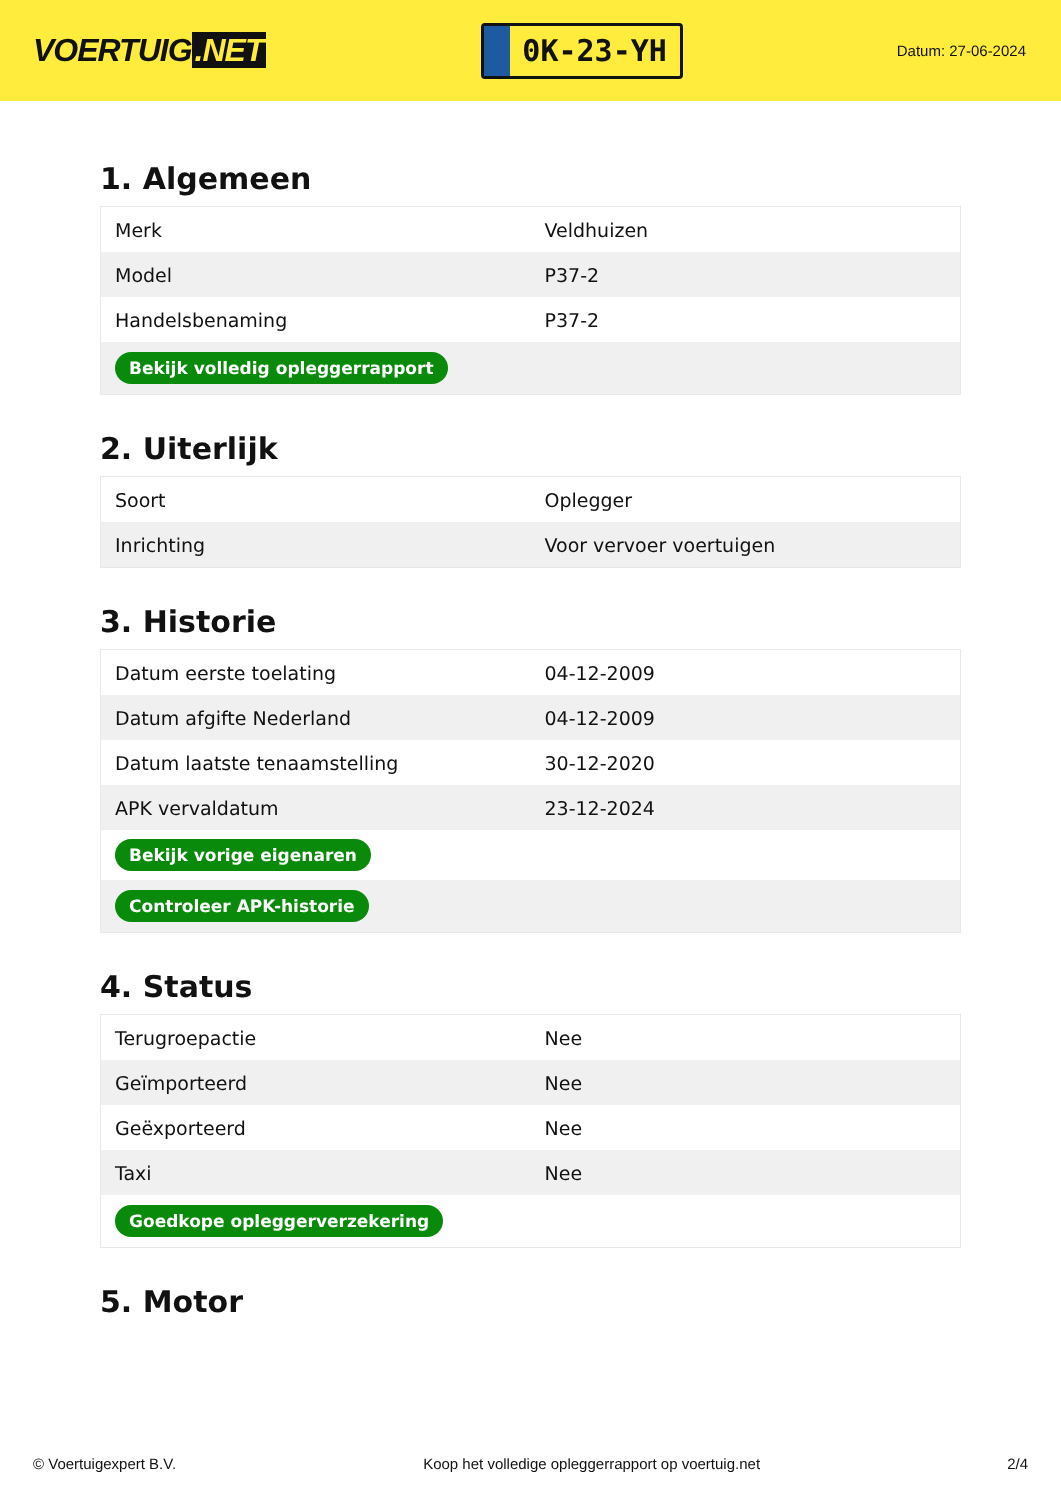VOERTUIG.NET
0K-23-YH
Datum: 27-06-2024
1. Algemeen
| Merk | Veldhuizen |
| Model | P37-2 |
| Handelsbenaming | P37-2 |
| Bekijk volledig opleggerrapport | |
2. Uiterlijk
| Soort | Oplegger |
| Inrichting | Voor vervoer voertuigen |
3. Historie
| Datum eerste toelating | 04-12-2009 |
| Datum afgifte Nederland | 04-12-2009 |
| Datum laatste tenaamstelling | 30-12-2020 |
| APK vervaldatum | 23-12-2024 |
| Bekijk vorige eigenaren | |
| Controleer APK-historie | |
4. Status
| Terugroepactie | Nee |
| Geïmporteerd | Nee |
| Geëxporteerd | Nee |
| Taxi | Nee |
| Goedkope opleggerverzekering | |
5. Motor
© Voertuigexpert B.V. Koop het volledige opleggerrapport op voertuig.net 2/4